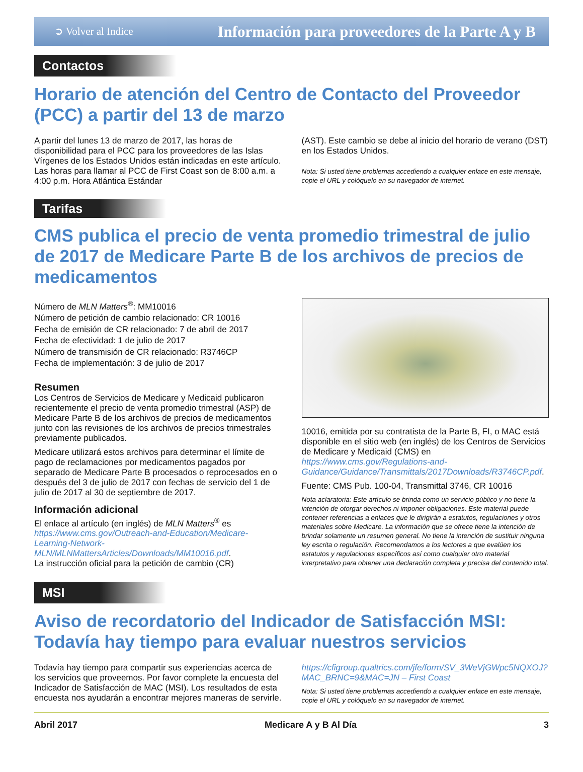➲ Volver al Indice Información para proveedores de la Parte A y B
Contactos
Horario de atención del Centro de Contacto del Proveedor (PCC) a partir del 13 de marzo
A partir del lunes 13 de marzo de 2017, las horas de disponibilidad para el PCC para los proveedores de las Islas Vírgenes de los Estados Unidos están indicadas en este artículo. Las horas para llamar al PCC de First Coast son de 8:00 a.m. a 4:00 p.m. Hora Atlántica Estándar
(AST). Este cambio se debe al inicio del horario de verano (DST) en los Estados Unidos.
Nota: Si usted tiene problemas accediendo a cualquier enlace en este mensaje, copie el URL y colóquelo en su navegador de internet.
Tarifas
CMS publica el precio de venta promedio trimestral de julio de 2017 de Medicare Parte B de los archivos de precios de medicamentos
Número de MLN Matters<sup>®</sup>: MM10016
Número de petición de cambio relacionado: CR 10016
Fecha de emisión de CR relacionado: 7 de abril de 2017
Fecha de efectividad: 1 de julio de 2017
Número de transmisión de CR relacionado: R3746CP
Fecha de implementación: 3 de julio de 2017
Resumen
Los Centros de Servicios de Medicare y Medicaid publicaron recientemente el precio de venta promedio trimestral (ASP) de Medicare Parte B de los archivos de precios de medicamentos junto con las revisiones de los archivos de precios trimestrales previamente publicados.
Medicare utilizará estos archivos para determinar el límite de pago de reclamaciones por medicamentos pagados por separado de Medicare Parte B procesados o reprocesados en o después del 3 de julio de 2017 con fechas de servicio del 1 de julio de 2017 al 30 de septiembre de 2017.
Información adicional
El enlace al artículo (en inglés) de MLN Matters<sup>®</sup> es https://www.cms.gov/Outreach-and-Education/Medicare-Learning-Network-MLN/MLNMattersArticles/Downloads/MM10016.pdf.
La instrucción oficial para la petición de cambio (CR)
10016, emitida por su contratista de la Parte B, FI, o MAC está disponible en el sitio web (en inglés) de los Centros de Servicios de Medicare y Medicaid (CMS) en https://www.cms.gov/Regulations-and-Guidance/Guidance/Transmittals/2017Downloads/R3746CP.pdf.
Fuente: CMS Pub. 100-04, Transmittal 3746, CR 10016
Nota aclaratoria: Este artículo se brinda como un servicio público y no tiene la intención de otorgar derechos ni imponer obligaciones. Este material puede contener referencias a enlaces que le dirigirán a estatutos, regulaciones y otros materiales sobre Medicare. La información que se ofrece tiene la intención de brindar solamente un resumen general. No tiene la intención de sustituir ninguna ley escrita o regulación. Recomendamos a los lectores a que evalúen los estatutos y regulaciones específicos así como cualquier otro material interpretativo para obtener una declaración completa y precisa del contenido total.
MSI
Aviso de recordatorio del Indicador de Satisfacción MSI: Todavía hay tiempo para evaluar nuestros servicios
Todavía hay tiempo para compartir sus experiencias acerca de los servicios que proveemos. Por favor complete la encuesta del Indicador de Satisfacción de MAC (MSI). Los resultados de esta encuesta nos ayudarán a encontrar mejores maneras de servirle.
https://cfigroup.qualtrics.com/jfe/form/SV_3WeVjGWpc5NQXOJ?MAC_BRNC=9&MAC=JN – First Coast
Nota: Si usted tiene problemas accediendo a cualquier enlace en este mensaje, copie el URL y colóquelo en su navegador de internet.
Abril 2017 Medicare A y B Al Día 3